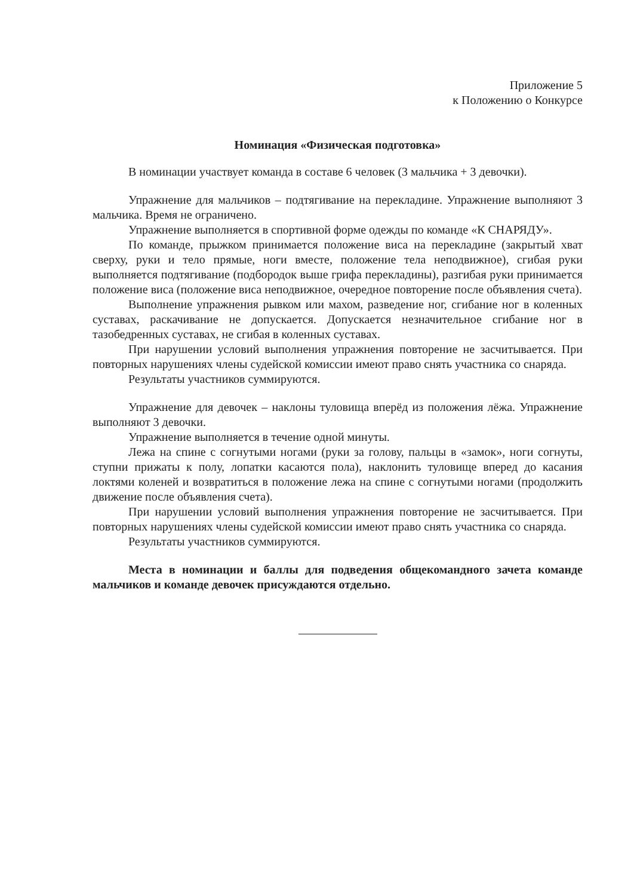Приложение 5
к Положению о Конкурсе
Номинация «Физическая подготовка»
В номинации участвует команда в составе 6 человек (3 мальчика + 3 девочки).
Упражнение для мальчиков – подтягивание на перекладине. Упражнение выполняют 3 мальчика. Время не ограничено.
Упражнение выполняется в спортивной форме одежды по команде «К СНАРЯДУ».
По команде, прыжком принимается положение виса на перекладине (закрытый хват сверху, руки и тело прямые, ноги вместе, положение тела неподвижное), сгибая руки выполняется подтягивание (подбородок выше грифа перекладины), разгибая руки принимается положение виса (положение виса неподвижное, очередное повторение после объявления счета).
Выполнение упражнения рывком или махом, разведение ног, сгибание ног в коленных суставах, раскачивание не допускается. Допускается незначительное сгибание ног в тазобедренных суставах, не сгибая в коленных суставах.
При нарушении условий выполнения упражнения повторение не засчитывается. При повторных нарушениях члены судейской комиссии имеют право снять участника со снаряда.
Результаты участников суммируются.
Упражнение для девочек – наклоны туловища вперёд из положения лёжа. Упражнение выполняют 3 девочки.
Упражнение выполняется в течение одной минуты.
Лежа на спине с согнутыми ногами (руки за голову, пальцы в «замок», ноги согнуты, ступни прижаты к полу, лопатки касаются пола), наклонить туловище вперед до касания локтями коленей и возвратиться в положение лежа на спине с согнутыми ногами (продолжить движение после объявления счета).
При нарушении условий выполнения упражнения повторение не засчитывается. При повторных нарушениях члены судейской комиссии имеют право снять участника со снаряда.
Результаты участников суммируются.
Места в номинации и баллы для подведения общекомандного зачета команде мальчиков и команде девочек присуждаются отдельно.